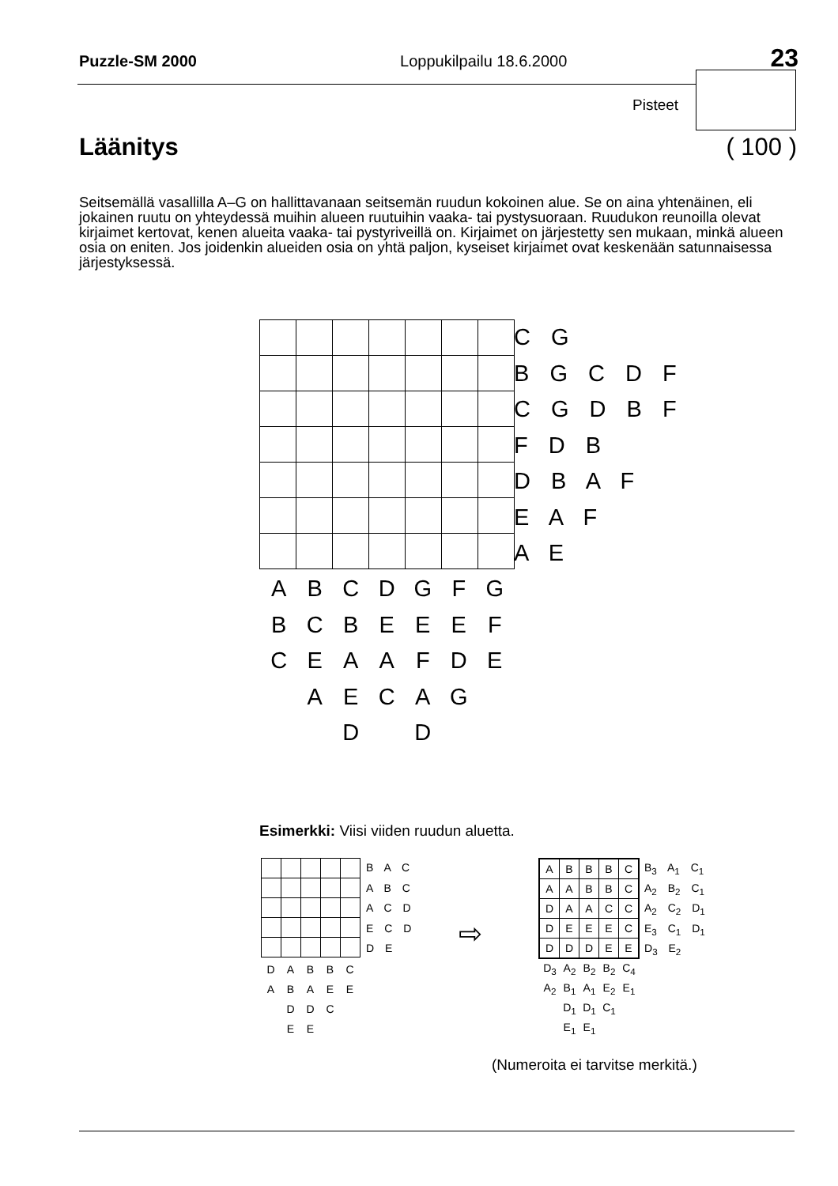Puzzle-SM 2000 Loppukilpailu 18.6.2000 23
Pisteet
Läänitys ( 100 )
Seitsemällä vasallilla A–G on hallittavanaan seitsemän ruudun kokoinen alue. Se on aina yhtenäinen, eli jokainen ruutu on yhteydessä muihin alueen ruutuihin vaaka- tai pystysuoraan. Ruudukon reunoilla olevat kirjaimet kertovat, kenen alueita vaaka- tai pystyriveillä on. Kirjaimet on järjestetty sen mukaan, minkä alueen osia on eniten. Jos joidenkin alueiden osia on yhtä paljon, kyseiset kirjaimet ovat keskenään satunnaisessa järjestyksessä.
C G
B G C D F
C G D B F
F D B
D B A F
E A F
A E
| A | B | C | D | G | F | G |
| B | C | B | E | E | E | F |
| C | E | A | A | F | D | E |
| | A | E | C | A | G | |
| | | D | | D | | |
Esimerkki: Viisi viiden ruudun aluetta.
B A C
A B C
A C D
E C D
D E
| D | A | B | B | C |
| A | B | A | E | E |
| | D | D | C | |
| | E | E | | |
⇨
| A | B | B | B | C |
| A | A | B | B | C |
| D | A | A | C | C |
| D | E | E | E | C |
| D | D | D | E | E |
B<sub>3</sub> A<sub>1</sub> C<sub>1</sub>
A<sub>2</sub> B<sub>2</sub> C<sub>1</sub>
A<sub>2</sub> C<sub>2</sub> D<sub>1</sub>
E<sub>3</sub> C<sub>1</sub> D<sub>1</sub>
D<sub>3</sub> E<sub>2</sub>
| D<sub>3</sub> | A<sub>2</sub> | B<sub>2</sub> | B<sub>2</sub> | C<sub>4</sub> |
| A<sub>2</sub> | B<sub>1</sub> | A<sub>1</sub> | E<sub>2</sub> | E<sub>1</sub> |
| | D<sub>1</sub> | D<sub>1</sub> | C<sub>1</sub> | |
| | E<sub>1</sub> | E<sub>1</sub> | | |
(Numeroita ei tarvitse merkitä.)